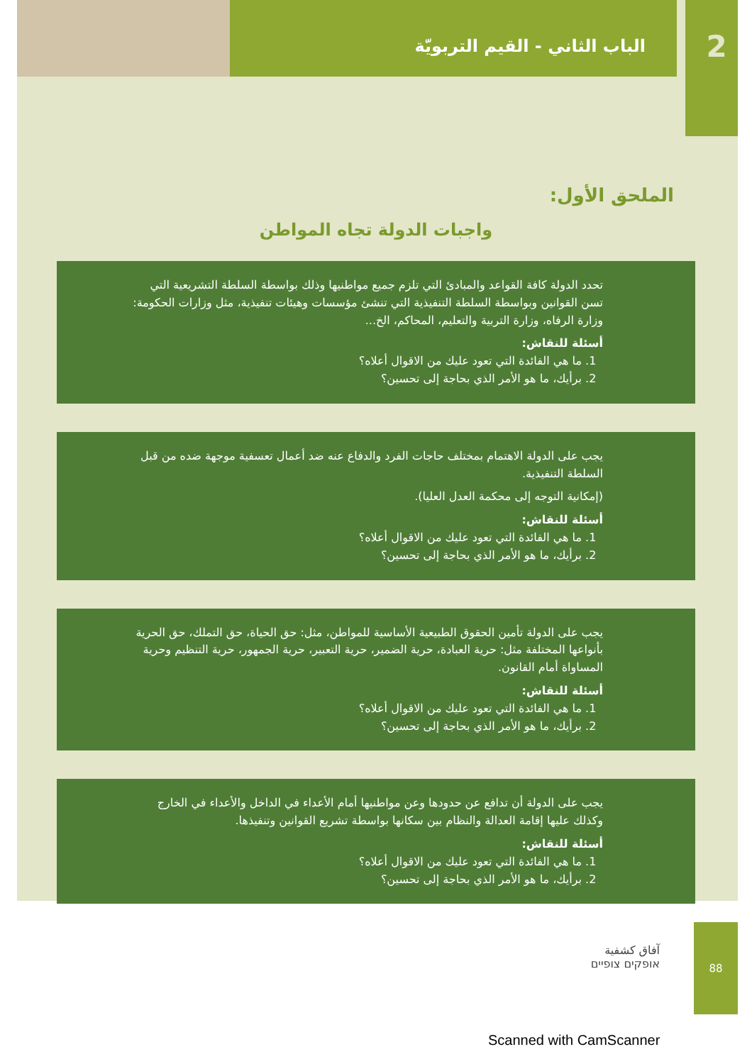2
الباب الثاني - القيم التربويّة
الملحق الأول:
واجبات الدولة تجاه المواطن
تحدد الدولة كافة القواعد والمبادئ التي تلزم جميع مواطنيها وذلك بواسطة السلطة التشريعية التي تسن القوانين وبواسطة السلطة التنفيذية التي تنشئ مؤسسات وهيئات تنفيذية، مثل وزارات الحكومة: وزارة الرفاه، وزارة التربية والتعليم، المحاكم، الخ...
أسئلة للنقاش:
1. ما هي الفائدة التي تعود عليك من الاقوال أعلاه؟
2. برأيك، ما هو الأمر الذي بحاجة إلى تحسين؟
يجب على الدولة الاهتمام بمختلف حاجات الفرد والدفاع عنه ضد أعمال تعسفية موجهة ضده من قبل السلطة التنفيذية.
(إمكانية التوجه إلى محكمة العدل العليا).
أسئلة للنقاش:
1. ما هي الفائدة التي تعود عليك من الاقوال أعلاه؟
2. برأيك، ما هو الأمر الذي بحاجة إلى تحسين؟
يجب على الدولة تأمين الحقوق الطبيعية الأساسية للمواطن، مثل: حق الحياة، حق التملك، حق الحرية بأنواعها المختلفة مثل: حرية العبادة، حرية الضمير، حرية التعبير، حرية الجمهور، حرية التنظيم وحرية المساواة أمام القانون.
أسئلة للنقاش:
1. ما هي الفائدة التي تعود عليك من الاقوال أعلاه؟
2. برأيك، ما هو الأمر الذي بحاجة إلى تحسين؟
يجب على الدولة أن تدافع عن حدودها وعن مواطنيها أمام الأعداء في الداخل والأعداء في الخارج وكذلك عليها إقامة العدالة والنظام بين سكانها بواسطة تشريع القوانين وتنفيذها.
أسئلة للنقاش:
1. ما هي الفائدة التي تعود عليك من الاقوال أعلاه؟
2. برأيك، ما هو الأمر الذي بحاجة إلى تحسين؟
88
آفاق كشفية
אופקים צופיים
Scanned with CamScanner